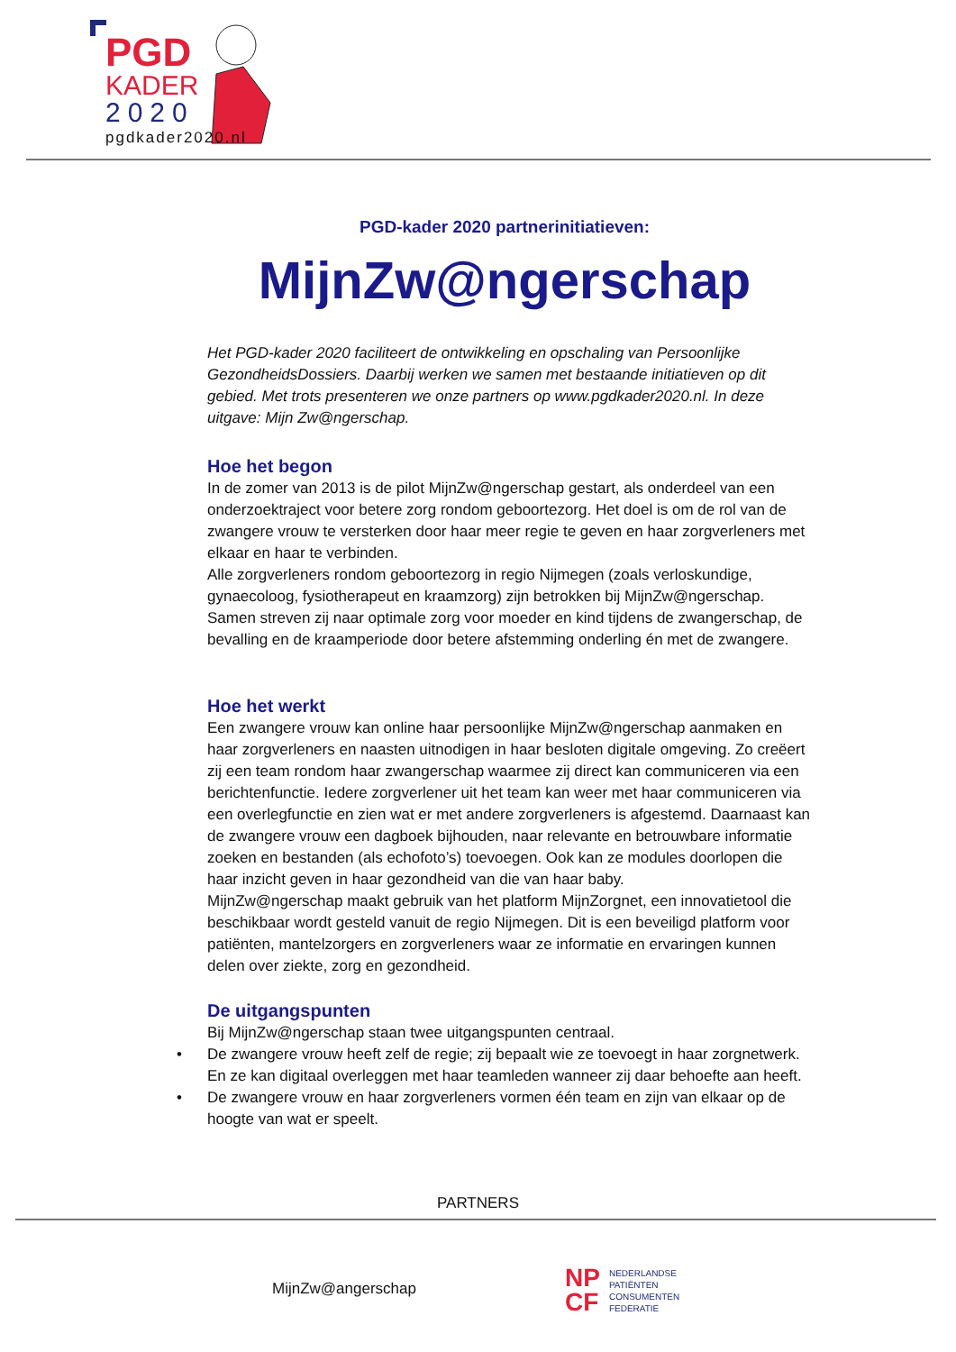PGD
KADER
2020
pgdkader2020.nl
PGD-kader 2020 partnerinitiatieven:
MijnZw@ngerschap
Het PGD-kader 2020 faciliteert de ontwikkeling en opschaling van Persoonlijke GezondheidsDossiers. Daarbij werken we samen met bestaande initiatieven op dit gebied. Met trots presenteren we onze partners op www.pgdkader2020.nl. In deze uitgave: Mijn Zw@ngerschap.
Hoe het begon
In de zomer van 2013 is de pilot MijnZw@ngerschap gestart, als onderdeel van een onderzoektraject voor betere zorg rondom geboortezorg. Het doel is om de rol van de zwangere vrouw te versterken door haar meer regie te geven en haar zorgverleners met elkaar en haar te verbinden.
Alle zorgverleners rondom geboortezorg in regio Nijmegen (zoals verloskundige, gynaecoloog, fysiotherapeut en kraamzorg) zijn betrokken bij MijnZw@ngerschap. Samen streven zij naar optimale zorg voor moeder en kind tijdens de zwangerschap, de bevalling en de kraamperiode door betere afstemming onderling én met de zwangere.
Hoe het werkt
Een zwangere vrouw kan online haar persoonlijke MijnZw@ngerschap aanmaken en haar zorgverleners en naasten uitnodigen in haar besloten digitale omgeving. Zo creëert zij een team rondom haar zwangerschap waarmee zij direct kan communiceren via een berichtenfunctie. Iedere zorgverlener uit het team kan weer met haar communiceren via een overlegfunctie en zien wat er met andere zorgverleners is afgestemd. Daarnaast kan de zwangere vrouw een dagboek bijhouden, naar relevante en betrouwbare informatie zoeken en bestanden (als echofoto’s) toevoegen. Ook kan ze modules doorlopen die haar inzicht geven in haar gezondheid van die van haar baby.
MijnZw@ngerschap maakt gebruik van het platform MijnZorgnet, een innovatietool die beschikbaar wordt gesteld vanuit de regio Nijmegen. Dit is een beveiligd platform voor patiënten, mantelzorgers en zorgverleners waar ze informatie en ervaringen kunnen delen over ziekte, zorg en gezondheid.
De uitgangspunten
Bij MijnZw@ngerschap staan twee uitgangspunten centraal.
• De zwangere vrouw heeft zelf de regie; zij bepaalt wie ze toevoegt in haar zorgnetwerk. En ze kan digitaal overleggen met haar teamleden wanneer zij daar behoefte aan heeft.
• De zwangere vrouw en haar zorgverleners vormen één team en zijn van elkaar op de hoogte van wat er speelt.
PARTNERS
MijnZw@angerschap
NP
CF
NEDERLANDSE
PATIËNTEN
CONSUMENTEN
FEDERATIE